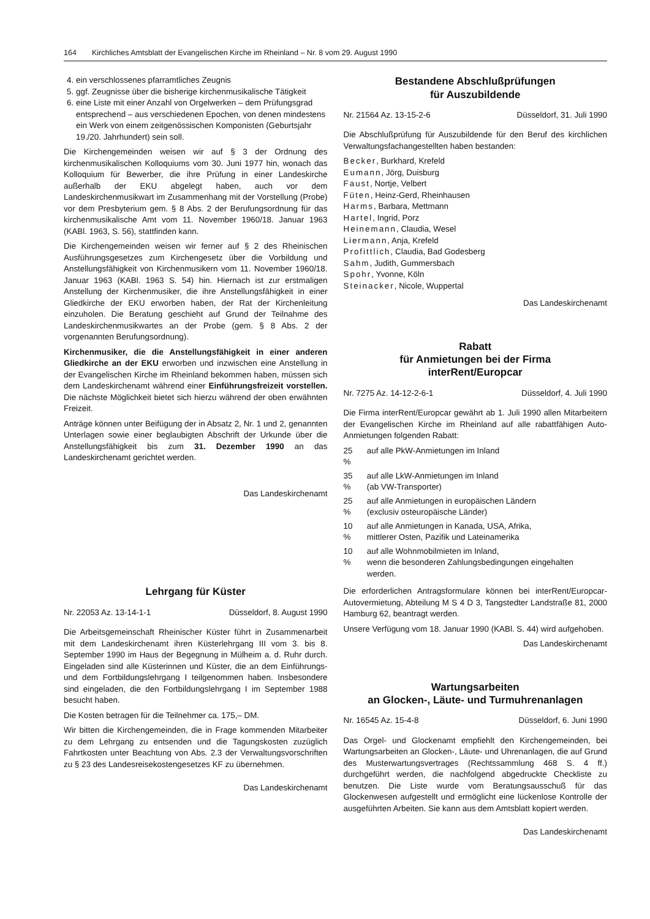164 Kirchliches Amtsblatt der Evangelischen Kirche im Rheinland – Nr. 8 vom 29. August 1990
4. ein verschlossenes pfarramtliches Zeugnis
5. ggf. Zeugnisse über die bisherige kirchenmusikalische Tätigkeit
6. eine Liste mit einer Anzahl von Orgelwerken – dem Prüfungsgrad entsprechend – aus verschiedenen Epochen, von denen mindestens ein Werk von einem zeitgenössischen Komponisten (Geburtsjahr 19./20. Jahrhundert) sein soll.
Die Kirchengemeinden weisen wir auf § 3 der Ordnung des kirchenmusikalischen Kolloquiums vom 30. Juni 1977 hin, wonach das Kolloquium für Bewerber, die ihre Prüfung in einer Landeskirche außerhalb der EKU abgelegt haben, auch vor dem Landeskirchenmusikwart im Zusammenhang mit der Vorstellung (Probe) vor dem Presbyterium gem. § 8 Abs. 2 der Berufungsordnung für das kirchenmusikalische Amt vom 11. November 1960/18. Januar 1963 (KABl. 1963, S. 56), stattfinden kann.
Die Kirchengemeinden weisen wir ferner auf § 2 des Rheinischen Ausführungsgesetzes zum Kirchengesetz über die Vorbildung und Anstellungsfähigkeit von Kirchenmusikern vom 11. November 1960/18. Januar 1963 (KABl. 1963 S. 54) hin. Hiernach ist zur erstmaligen Anstellung der Kirchenmusiker, die ihre Anstellungsfähigkeit in einer Gliedkirche der EKU erworben haben, der Rat der Kirchenleitung einzuholen. Die Beratung geschieht auf Grund der Teilnahme des Landeskirchenmusikwartes an der Probe (gem. § 8 Abs. 2 der vorgenannten Berufungsordnung).
Kirchenmusiker, die die Anstellungsfähigkeit in einer anderen Gliedkirche an der EKU erworben und inzwischen eine Anstellung in der Evangelischen Kirche im Rheinland bekommen haben, müssen sich dem Landeskirchenamt während einer Einführungsfreizeit vorstellen. Die nächste Möglichkeit bietet sich hierzu während der oben erwähnten Freizeit.
Anträge können unter Beifügung der in Absatz 2, Nr. 1 und 2, genannten Unterlagen sowie einer beglaubigten Abschrift der Urkunde über die Anstellungsfähigkeit bis zum 31. Dezember 1990 an das Landeskirchenamt gerichtet werden.
Das Landeskirchenamt
Lehrgang für Küster
Nr. 22053 Az. 13-14-1-1 Düsseldorf, 8. August 1990
Die Arbeitsgemeinschaft Rheinischer Küster führt in Zusammenarbeit mit dem Landeskirchenamt ihren Küsterlehrgang III vom 3. bis 8. September 1990 im Haus der Begegnung in Mülheim a. d. Ruhr durch. Eingeladen sind alle Küsterinnen und Küster, die an dem Einführungs- und dem Fortbildungslehrgang I teilgenommen haben. Insbesondere sind eingeladen, die den Fortbildungslehrgang I im September 1988 besucht haben.
Die Kosten betragen für die Teilnehmer ca. 175,– DM.
Wir bitten die Kirchengemeinden, die in Frage kommenden Mitarbeiter zu dem Lehrgang zu entsenden und die Tagungskosten zuzüglich Fahrtkosten unter Beachtung von Abs. 2.3 der Verwaltungsvorschriften zu § 23 des Landesreisekostengesetzes KF zu übernehmen.
Das Landeskirchenamt
Bestandene Abschlußprüfungen
für Auszubildende
Nr. 21564 Az. 13-15-2-6 Düsseldorf, 31. Juli 1990
Die Abschlußprüfung für Auszubildende für den Beruf des kirchlichen Verwaltungsfachangestellten haben bestanden:
Becker, Burkhard, Krefeld
Eumann, Jörg, Duisburg
Faust, Nortje, Velbert
Füten, Heinz-Gerd, Rheinhausen
Harms, Barbara, Mettmann
Hartel, Ingrid, Porz
Heinemann, Claudia, Wesel
Liermann, Anja, Krefeld
Profittlich, Claudia, Bad Godesberg
Sahm, Judith, Gummersbach
Spohr, Yvonne, Köln
Steinacker, Nicole, Wuppertal
Das Landeskirchenamt
Rabatt
für Anmietungen bei der Firma
interRent/Europcar
Nr. 7275 Az. 14-12-2-6-1 Düsseldorf, 4. Juli 1990
Die Firma interRent/Europcar gewährt ab 1. Juli 1990 allen Mitarbeitern der Evangelischen Kirche im Rheinland auf alle rabattfähigen Auto-Anmietungen folgenden Rabatt:
| 25 % | auf alle PkW-Anmietungen im Inland |
| 35 % | auf alle LkW-Anmietungen im Inland (ab VW-Transporter) |
| 25 % | auf alle Anmietungen in europäischen Ländern (exclusiv osteuropäische Länder) |
| 10 % | auf alle Anmietungen in Kanada, USA, Afrika, mittlerer Osten, Pazifik und Lateinamerika |
| 10 % | auf alle Wohnmobilmieten im Inland, wenn die besonderen Zahlungsbedingungen eingehalten werden. |
Die erforderlichen Antragsformulare können bei interRent/Europcar-Autovermietung, Abteilung M S 4 D 3, Tangstedter Landstraße 81, 2000 Hamburg 62, beantragt werden.
Unsere Verfügung vom 18. Januar 1990 (KABl. S. 44) wird aufgehoben.
Das Landeskirchenamt
Wartungsarbeiten
an Glocken-, Läute- und Turmuhrenanlagen
Nr. 16545 Az. 15-4-8 Düsseldorf, 6. Juni 1990
Das Orgel- und Glockenamt empfiehlt den Kirchengemeinden, bei Wartungsarbeiten an Glocken-, Läute- und Uhrenanlagen, die auf Grund des Musterwartungsvertrages (Rechtssammlung 468 S. 4 ff.) durchgeführt werden, die nachfolgend abgedruckte Checkliste zu benutzen. Die Liste wurde vom Beratungsausschuß für das Glockenwesen aufgestellt und ermöglicht eine lückenlose Kontrolle der ausgeführten Arbeiten. Sie kann aus dem Amtsblatt kopiert werden.
Das Landeskirchenamt